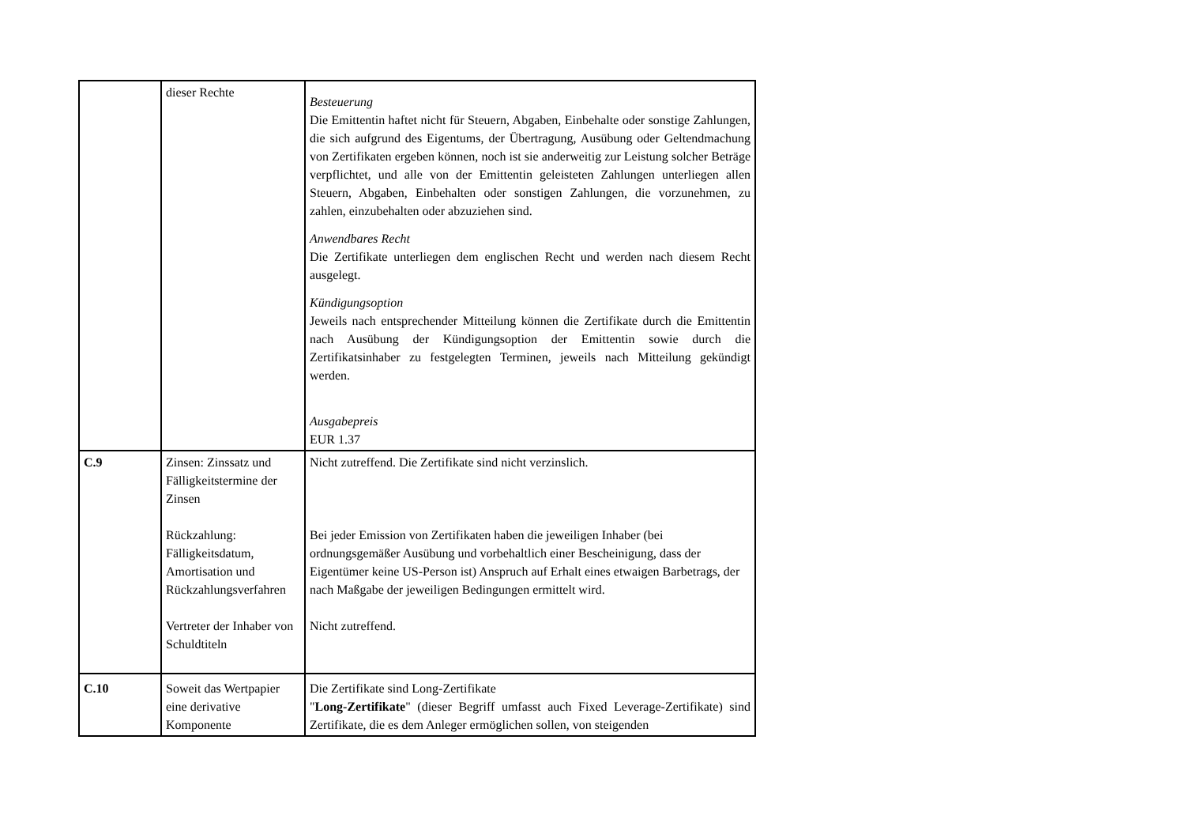| | dieser Rechte | Besteuerung Die Emittentin haftet nicht für Steuern, Abgaben, Einbehalte oder sonstige Zahlungen, die sich aufgrund des Eigentums, der Übertragung, Ausübung oder Geltendmachung von Zertifikaten ergeben können, noch ist sie anderweitig zur Leistung solcher Beträge verpflichtet, und alle von der Emittentin geleisteten Zahlungen unterliegen allen Steuern, Abgaben, Einbehalten oder sonstigen Zahlungen, die vorzunehmen, zu zahlen, einzubehalten oder abzuziehen sind. Anwendbares Recht Die Zertifikate unterliegen dem englischen Recht und werden nach diesem Recht ausgelegt. Kündigungsoption Jeweils nach entsprechender Mitteilung können die Zertifikate durch die Emittentin nach Ausübung der Kündigungsoption der Emittentin sowie durch die Zertifikatsinhaber zu festgelegten Terminen, jeweils nach Mitteilung gekündigt werden. Ausgabepreis EUR 1.37 |
| C.9 | Zinsen: Zinssatz und Fälligkeitstermine der Zinsen Rückzahlung: Fälligkeitsdatum, Amortisation und Rückzahlungsverfahren Vertreter der Inhaber von Schuldtiteln | Nicht zutreffend. Die Zertifikate sind nicht verzinslich. Bei jeder Emission von Zertifikaten haben die jeweiligen Inhaber (bei ordnungsgemäßer Ausübung und vorbehaltlich einer Bescheinigung, dass der Eigentümer keine US-Person ist) Anspruch auf Erhalt eines etwaigen Barbetrags, der nach Maßgabe der jeweiligen Bedingungen ermittelt wird. Nicht zutreffend. |
| C.10 | Soweit das Wertpapier eine derivative Komponente | Die Zertifikate sind Long-Zertifikate " Long-Zertifikate " (dieser Begriff umfasst auch Fixed Leverage-Zertifikate) sind Zertifikate, die es dem Anleger ermöglichen sollen, von steigenden |